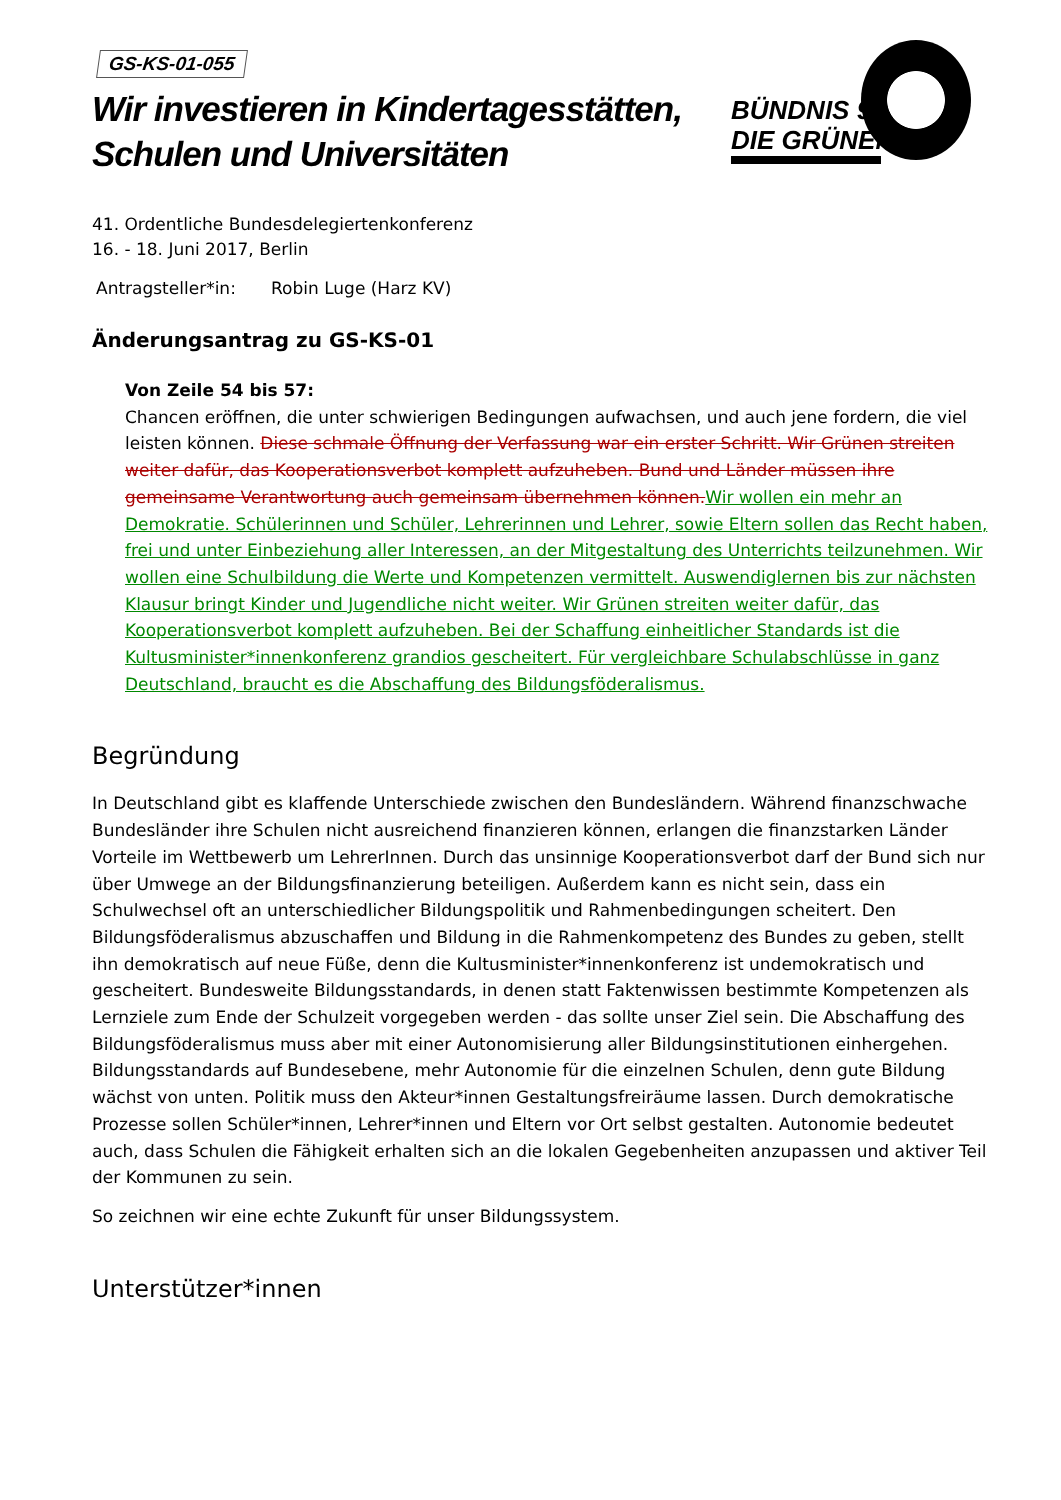BÜNDNIS 90
DIE GRÜNEN
GS-KS-01-055
Wir investieren in Kindertagesstätten,
Schulen und Universitäten
41. Ordentliche Bundesdelegiertenkonferenz
16. - 18. Juni 2017, Berlin
Antragsteller*in: Robin Luge (Harz KV)
Änderungsantrag zu GS-KS-01
Von Zeile 54 bis 57:
Chancen eröffnen, die unter schwierigen Bedingungen aufwachsen, und auch jene fordern, die viel leisten können. Diese schmale Öffnung der Verfassung war ein erster Schritt. Wir Grünen streiten weiter dafür, das Kooperationsverbot komplett aufzuheben. Bund und Länder müssen ihre gemeinsame Verantwortung auch gemeinsam übernehmen können.Wir wollen ein mehr an Demokratie. Schülerinnen und Schüler, Lehrerinnen und Lehrer, sowie Eltern sollen das Recht haben, frei und unter Einbeziehung aller Interessen, an der Mitgestaltung des Unterrichts teilzunehmen. Wir wollen eine Schulbildung die Werte und Kompetenzen vermittelt. Auswendiglernen bis zur nächsten Klausur bringt Kinder und Jugendliche nicht weiter. Wir Grünen streiten weiter dafür, das Kooperationsverbot komplett aufzuheben. Bei der Schaffung einheitlicher Standards ist die Kultusminister*innenkonferenz grandios gescheitert. Für vergleichbare Schulabschlüsse in ganz Deutschland, braucht es die Abschaffung des Bildungsföderalismus.
Begründung
In Deutschland gibt es klaffende Unterschiede zwischen den Bundesländern. Während finanzschwache Bundesländer ihre Schulen nicht ausreichend finanzieren können, erlangen die finanzstarken Länder Vorteile im Wettbewerb um LehrerInnen. Durch das unsinnige Kooperationsverbot darf der Bund sich nur über Umwege an der Bildungsfinanzierung beteiligen. Außerdem kann es nicht sein, dass ein Schulwechsel oft an unterschiedlicher Bildungspolitik und Rahmenbedingungen scheitert. Den Bildungsföderalismus abzuschaffen und Bildung in die Rahmenkompetenz des Bundes zu geben, stellt ihn demokratisch auf neue Füße, denn die Kultusminister*innenkonferenz ist undemokratisch und gescheitert. Bundesweite Bildungsstandards, in denen statt Faktenwissen bestimmte Kompetenzen als Lernziele zum Ende der Schulzeit vorgegeben werden - das sollte unser Ziel sein. Die Abschaffung des Bildungsföderalismus muss aber mit einer Autonomisierung aller Bildungsinstitutionen einhergehen. Bildungsstandards auf Bundesebene, mehr Autonomie für die einzelnen Schulen, denn gute Bildung wächst von unten. Politik muss den Akteur*innen Gestaltungsfreiräume lassen. Durch demokratische Prozesse sollen Schüler*innen, Lehrer*innen und Eltern vor Ort selbst gestalten. Autonomie bedeutet auch, dass Schulen die Fähigkeit erhalten sich an die lokalen Gegebenheiten anzupassen und aktiver Teil der Kommunen zu sein.
So zeichnen wir eine echte Zukunft für unser Bildungssystem.
Unterstützer*innen